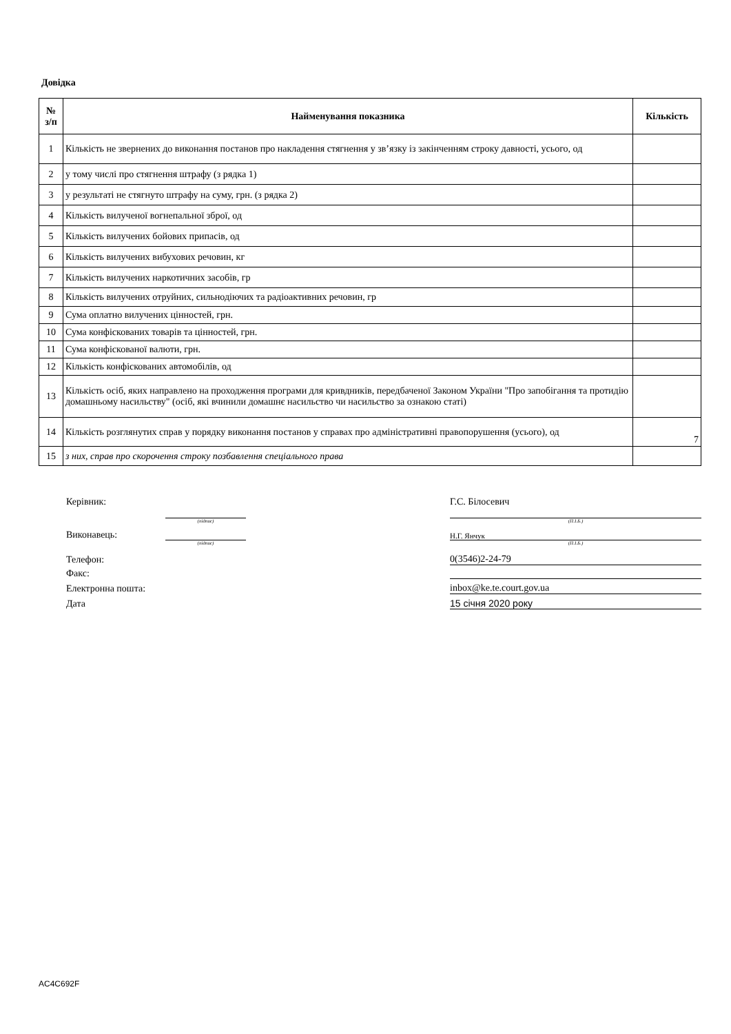Довідка
| № з/п | Найменування показника | Кількість |
| --- | --- | --- |
| 1 | Кількість не звернених до виконання постанов про накладення стягнення у зв’язку із закінченням строку давності, усього, од | |
| 2 | у тому числі про стягнення штрафу (з рядка 1) | |
| 3 | у результаті не стягнуто штрафу на суму, грн. (з рядка 2) | |
| 4 | Кількість вилученої вогнепальної зброї, од | |
| 5 | Кількість вилучених бойових припасів, од | |
| 6 | Кількість вилучених вибухових речовин, кг | |
| 7 | Кількість вилучених наркотичних засобів, гр | |
| 8 | Кількість вилучених отруйних, сильнодіючих та радіоактивних речовин, гр | |
| 9 | Сума оплатно вилучених цінностей, грн. | |
| 10 | Сума конфіскованих товарів та цінностей, грн. | |
| 11 | Сума конфіскованої валюти, грн. | |
| 12 | Кількість конфіскованих автомобілів, од | |
| 13 | Кількість осіб, яких направлено на проходження програми для кривдників, передбаченої Законом України "Про запобігання та протидію домашньому насильству" (осіб, які вчинили домашнє насильство чи насильство за ознакою статі) | |
| 14 | Кількість розглянутих справ у порядку виконання постанов у справах про адміністративні правопорушення (усього), од | 7 |
| 15 | з них, справ про скорочення строку позбавлення спеціального права | |
Керівник:
Г.С. Білосевич
(підпис)
(П.І.Б.)
Виконавець:
Н.Г. Янчук
(підпис)
(П.І.Б.)
Телефон:
0(3546)2-24-79
Факс:
Електронна пошта:
inbox@ke.te.court.gov.ua
Дата
15 січня 2020 року
AC4C692F